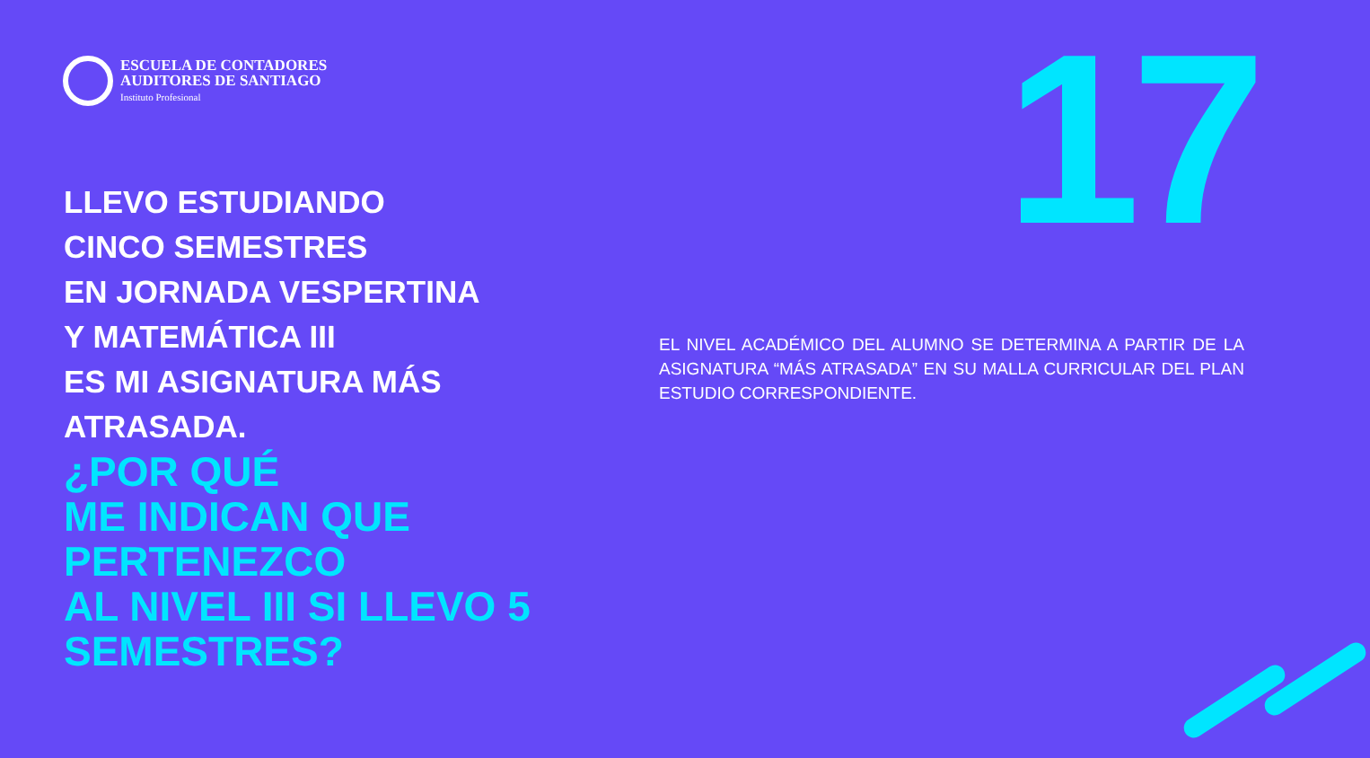ESCUELA DE CONTADORES
AUDITORES DE SANTIAGO
Instituto Profesional
LLEVO ESTUDIANDO
CINCO SEMESTRES
EN JORNADA VESPERTINA
Y MATEMÁTICA III
ES MI ASIGNATURA MÁS
ATRASADA.
¿POR QUÉ
ME INDICAN QUE
PERTENEZCO
AL NIVEL III SI LLEVO 5
SEMESTRES?
17
EL NIVEL ACADÉMICO DEL ALUMNO SE DETERMINA A PARTIR DE LA ASIGNATURA “MÁS ATRASADA” EN SU MALLA CURRICULAR DEL PLAN ESTUDIO CORRESPONDIENTE.